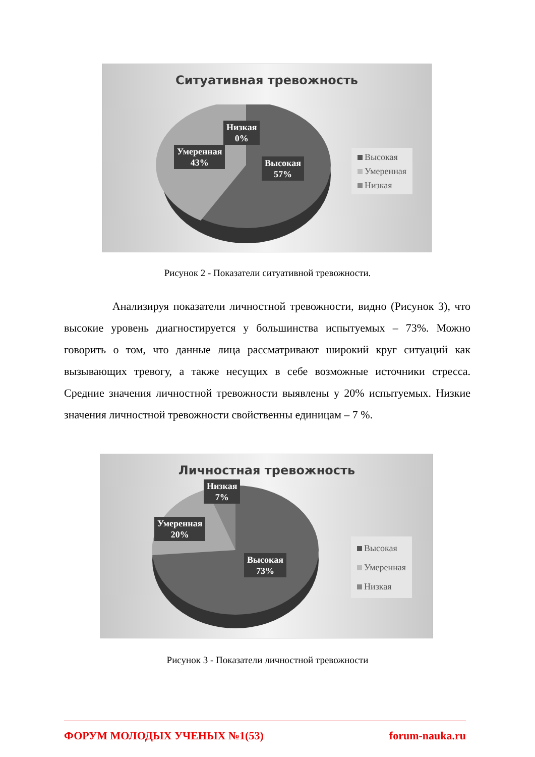Ситуативная тревожность
Низкая
0%
Умеренная
43%
Высокая
57%
Высокая
Умеренная
Низкая
Рисунок 2 - Показатели ситуативной тревожности.
Анализируя показатели личностной тревожности, видно (Рисунок 3), что высокие уровень диагностируется у большинства испытуемых – 73%. Можно говорить о том, что данные лица рассматривают широкий круг ситуаций как вызывающих тревогу, а также несущих в себе возможные источники стресса. Средние значения личностной тревожности выявлены у 20% испытуемых. Низкие значения личностной тревожности свойственны единицам – 7 %.
Личностная тревожность
Низкая
7%
Умеренная
20%
Высокая
73%
Высокая
Умеренная
Низкая
Рисунок 3 - Показатели личностной тревожности
ФОРУМ МОЛОДЫХ УЧЕНЫХ №1(53) forum-nauka.ru